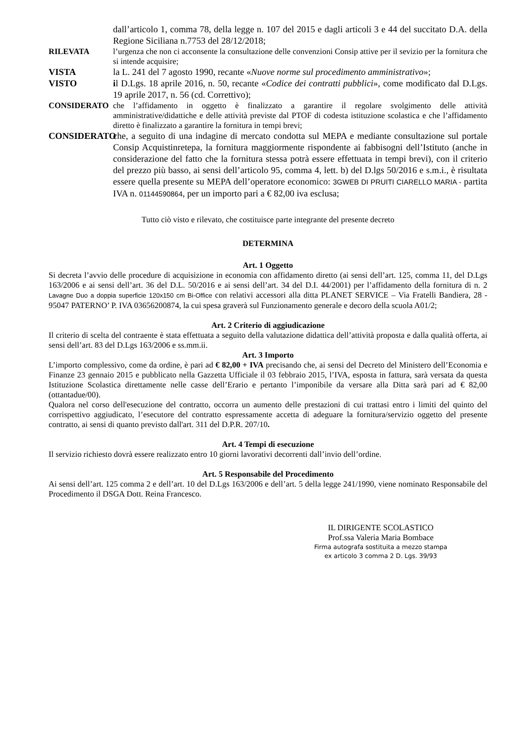dall’articolo 1, comma 78, della legge n. 107 del 2015 e dagli articoli 3 e 44 del succitato D.A. della Regione Siciliana n.7753 del 28/12/2018;
RILEVATA l’urgenza che non ci acconsente la consultazione delle convenzioni Consip attive per il sevizio per la fornitura che si intende acquisire;
VISTA la L. 241 del 7 agosto 1990, recante «Nuove norme sul procedimento amministrativo»;
VISTO il D.Lgs. 18 aprile 2016, n. 50, recante «Codice dei contratti pubblici», come modificato dal D.Lgs. 19 aprile 2017, n. 56 (cd. Correttivo);
CONSIDERATO che l’affidamento in oggetto è finalizzato a garantire il regolare svolgimento delle attività amministrative/didattiche e delle attività previste dal PTOF di codesta istituzione scolastica e che l’affidamento diretto è finalizzato a garantire la fornitura in tempi brevi;
CONSIDERATO che, a seguito di una indagine di mercato condotta sul MEPA e mediante consultazione sul portale Consip Acquistinretepa, la fornitura maggiormente rispondente ai fabbisogni dell’Istituto (anche in considerazione del fatto che la fornitura stessa potrà essere effettuata in tempi brevi), con il criterio del prezzo più basso, ai sensi dell’articolo 95, comma 4, lett. b) del D.lgs 50/2016 e s.m.i., è risultata essere quella presente su MEPA dell’operatore economico: 3GWEB DI PRUITI CIARELLO MARIA - partita IVA n. 01144590864, per un importo pari a € 82,00 iva esclusa;
Tutto ciò visto e rilevato, che costituisce parte integrante del presente decreto
DETERMINA
Art. 1 Oggetto
Si decreta l’avvio delle procedure di acquisizione in economia con affidamento diretto (ai sensi dell’art. 125, comma 11, del D.Lgs 163/2006 e ai sensi dell’art. 36 del D.L. 50/2016 e ai sensi dell’art. 34 del D.I. 44/2001) per l’affidamento della fornitura di n. 2 Lavagne Duo a doppia superficie 120x150 cm Bi-Office con relativi accessori alla ditta PLANET SERVICE – Via Fratelli Bandiera, 28 - 95047 PATERNO’ P. IVA 03656200874, la cui spesa graverà sul Funzionamento generale e decoro della scuola A01/2;
Art. 2 Criterio di aggiudicazione
Il criterio di scelta del contraente è stata effettuata a seguito della valutazione didattica dell’attività proposta e dalla qualità offerta, ai sensi dell’art. 83 del D.Lgs 163/2006 e ss.mm.ii.
Art. 3 Importo
L’importo complessivo, come da ordine, è pari ad € 82,00 + IVA precisando che, ai sensi del Decreto del Ministero dell’Economia e Finanze 23 gennaio 2015 e pubblicato nella Gazzetta Ufficiale il 03 febbraio 2015, l’IVA, esposta in fattura, sarà versata da questa Istituzione Scolastica direttamente nelle casse dell’Erario e pertanto l’imponibile da versare alla Ditta sarà pari ad € 82,00 (ottantadue/00).
Qualora nel corso dell'esecuzione del contratto, occorra un aumento delle prestazioni di cui trattasi entro i limiti del quinto del corrispettivo aggiudicato, l’esecutore del contratto espressamente accetta di adeguare la fornitura/servizio oggetto del presente contratto, ai sensi di quanto previsto dall'art. 311 del D.P.R. 207/10.
Art. 4 Tempi di esecuzione
Il servizio richiesto dovrà essere realizzato entro 10 giorni lavorativi decorrenti dall’invio dell’ordine.
Art. 5 Responsabile del Procedimento
Ai sensi dell’art. 125 comma 2 e dell’art. 10 del D.Lgs 163/2006 e dell’art. 5 della legge 241/1990, viene nominato Responsabile del Procedimento il DSGA Dott. Reina Francesco.
IL DIRIGENTE SCOLASTICO
Prof.ssa Valeria Maria Bombace
Firma autografa sostituita a mezzo stampa
ex articolo 3 comma 2 D. Lgs. 39/93